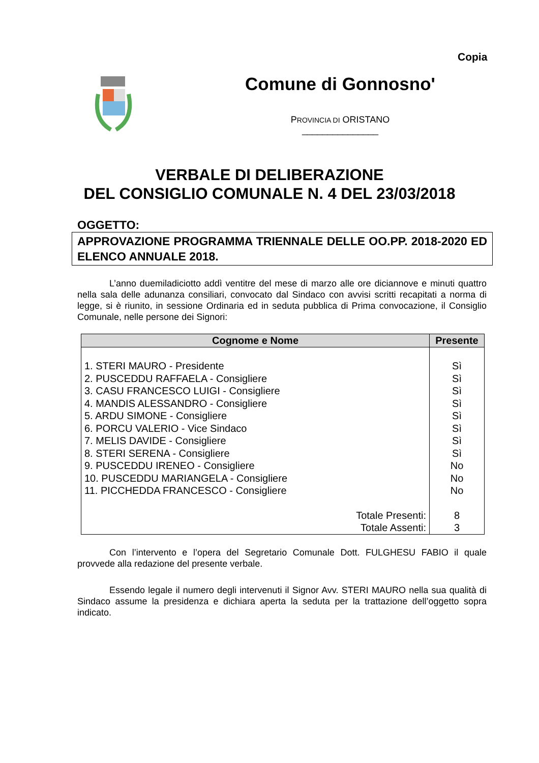Copia
Comune di Gonnosno'
PROVINCIA DI ORISTANO
_______________
VERBALE DI DELIBERAZIONE
DEL CONSIGLIO COMUNALE N. 4 DEL 23/03/2018
OGGETTO:
APPROVAZIONE PROGRAMMA TRIENNALE DELLE OO.PP. 2018-2020 ED ELENCO ANNUALE 2018.
L’anno duemiladiciotto addì ventitre del mese di marzo alle ore diciannove e minuti quattro nella sala delle adunanza consiliari, convocato dal Sindaco con avvisi scritti recapitati a norma di legge, si è riunito, in sessione Ordinaria ed in seduta pubblica di Prima convocazione, il Consiglio Comunale, nelle persone dei Signori:
| Cognome e Nome | Presente |
| --- | --- |
| 1. STERI MAURO - Presidente | Sì |
| 2. PUSCEDDU RAFFAELA - Consigliere | Sì |
| 3. CASU FRANCESCO LUIGI - Consigliere | Sì |
| 4. MANDIS ALESSANDRO - Consigliere | Sì |
| 5. ARDU SIMONE - Consigliere | Sì |
| 6. PORCU VALERIO - Vice Sindaco | Sì |
| 7. MELIS DAVIDE - Consigliere | Sì |
| 8. STERI SERENA - Consigliere | Sì |
| 9. PUSCEDDU IRENEO - Consigliere | No |
| 10. PUSCEDDU MARIANGELA - Consigliere | No |
| 11. PICCHEDDA FRANCESCO - Consigliere | No |
| Totale Presenti: | 8 |
| Totale Assenti: | 3 |
Con l’intervento e l’opera del Segretario Comunale Dott. FULGHESU FABIO il quale provvede alla redazione del presente verbale.
Essendo legale il numero degli intervenuti il Signor Avv. STERI MAURO nella sua qualità di Sindaco assume la presidenza e dichiara aperta la seduta per la trattazione dell’oggetto sopra indicato.